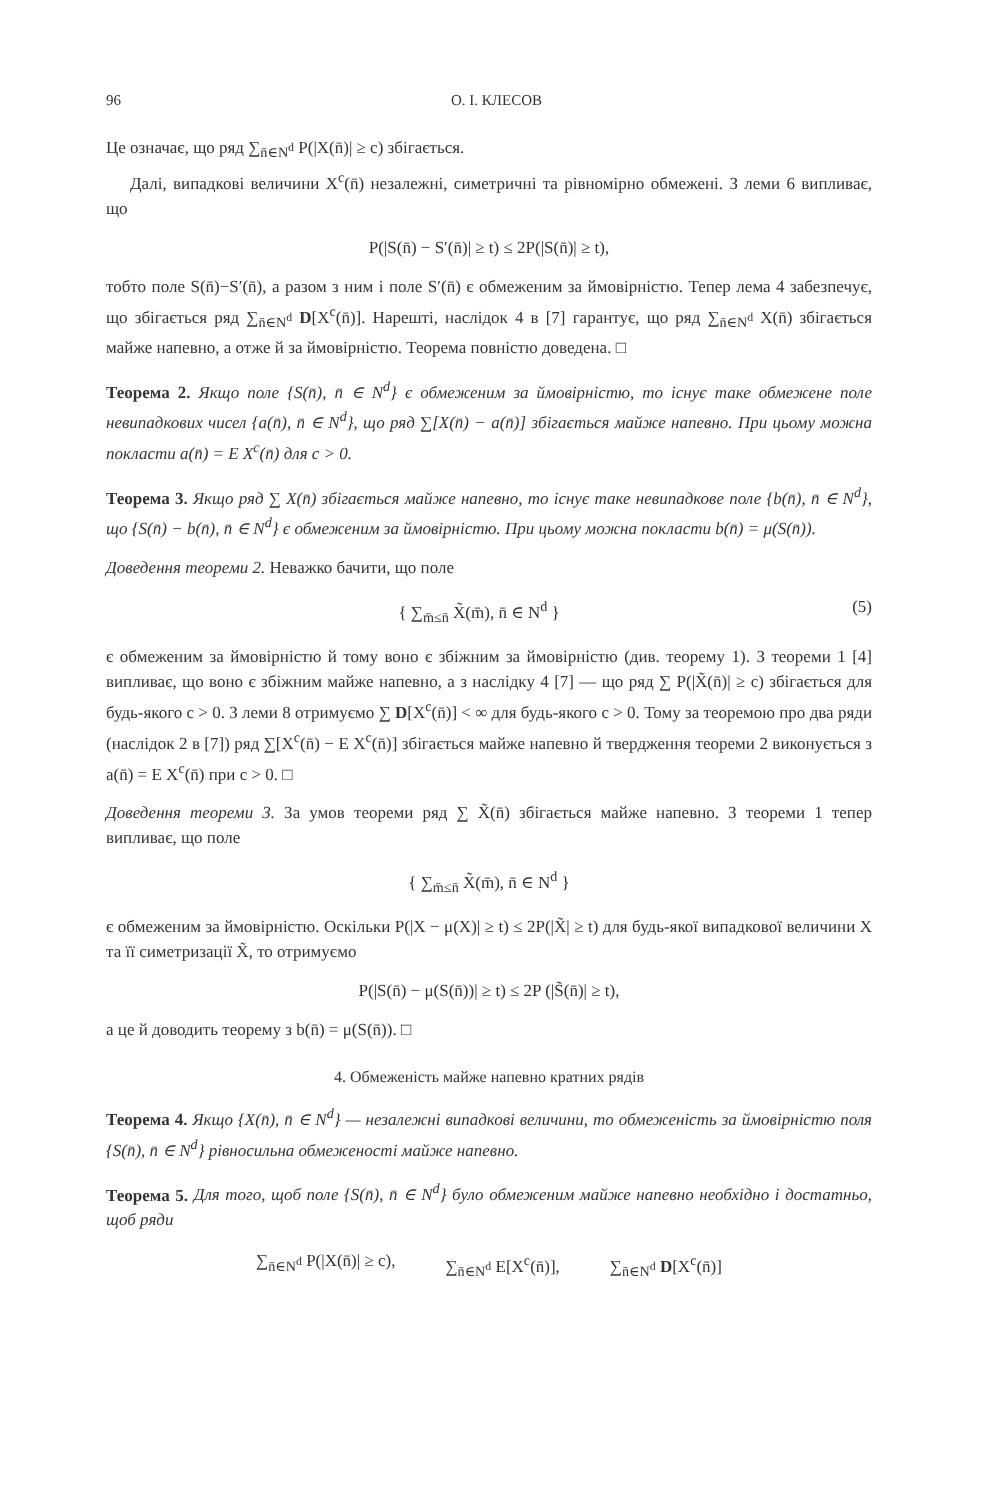96 О. І. КЛЕСОВ
Це означає, що ряд ∑<sub>n̄∈N<sup>d</sup></sub> P(|X(n̄)| ≥ c) збігається.
Далі, випадкові величини X<sup>c</sup>(n̄) незалежні, симетричні та рівномірно обмежені. З леми 6 випливає, що
P(|S(n̄) − S′(n̄)| ≥ t) ≤ 2P(|S(n̄)| ≥ t),
тобто поле S(n̄)−S′(n̄), а разом з ним і поле S′(n̄) є обмеженим за ймовірністю. Тепер лема 4 забезпечує, що збігається ряд ∑<sub>n̄∈N<sup>d</sup></sub> D[X<sup>c</sup>(n̄)]. Нарешті, наслідок 4 в [7] гарантує, що ряд ∑<sub>n̄∈N<sup>d</sup></sub> X(n̄) збігається майже напевно, а отже й за ймовірністю. Теорема повністю доведена. □
Теорема 2. Якщо поле {S(n̄), n̄ ∈ N<sup>d</sup>} є обмеженим за ймовірністю, то існує таке обмежене поле невипадкових чисел {a(n̄), n̄ ∈ N<sup>d</sup>}, що ряд ∑[X(n̄) − a(n̄)] збігається майже напевно. При цьому можна покласти a(n̄) = E X<sup>c</sup>(n̄) для c > 0.
Теорема 3. Якщо ряд ∑ X(n̄) збігається майже напевно, то існує таке невипадкове поле {b(n̄), n̄ ∈ N<sup>d</sup>}, що {S(n̄) − b(n̄), n̄ ∈ N<sup>d</sup>} є обмеженим за ймовірністю. При цьому можна покласти b(n̄) = μ(S(n̄)).
Доведення теореми 2. Неважко бачити, що поле
{ ∑<sub>m̄≤n̄</sub> X̃(m̄), n̄ ∈ N<sup>d</sup> } (5)
є обмеженим за ймовірністю й тому воно є збіжним за ймовірністю (див. теорему 1). З теореми 1 [4] випливає, що воно є збіжним майже напевно, а з наслідку 4 [7] — що ряд ∑ P(|X̃(n̄)| ≥ c) збігається для будь-якого c > 0. З леми 8 отримуємо ∑ D[X<sup>c</sup>(n̄)] < ∞ для будь-якого c > 0. Тому за теоремою про два ряди (наслідок 2 в [7]) ряд ∑[X<sup>c</sup>(n̄) − E X<sup>c</sup>(n̄)] збігається майже напевно й твердження теореми 2 виконується з a(n̄) = E X<sup>c</sup>(n̄) при c > 0. □
Доведення теореми 3. За умов теореми ряд ∑ X̃(n̄) збігається майже напевно. З теореми 1 тепер випливає, що поле
{ ∑<sub>m̄≤n̄</sub> X̃(m̄), n̄ ∈ N<sup>d</sup> }
є обмеженим за ймовірністю. Оскільки P(|X − μ(X)| ≥ t) ≤ 2P(|X̃| ≥ t) для будь-якої випадкової величини X та її симетризації X̃, то отримуємо
P(|S(n̄) − μ(S(n̄))| ≥ t) ≤ 2P (|S̃(n̄)| ≥ t),
а це й доводить теорему з b(n̄) = μ(S(n̄)). □
4. Обмеженість майже напевно кратних рядів
Теорема 4. Якщо {X(n̄), n̄ ∈ N<sup>d</sup>} — незалежні випадкові величини, то обмеженість за ймовірністю поля {S(n̄), n̄ ∈ N<sup>d</sup>} рівносильна обмеженості майже напевно.
Теорема 5. Для того, щоб поле {S(n̄), n̄ ∈ N<sup>d</sup>} було обмеженим майже напевно необхідно і достатньо, щоб ряди
∑<sub>n̄∈N<sup>d</sup></sub> P(|X(n̄)| ≥ c), ∑<sub>n̄∈N<sup>d</sup></sub> E[X<sup>c</sup>(n̄)], ∑<sub>n̄∈N<sup>d</sup></sub> D[X<sup>c</sup>(n̄)]